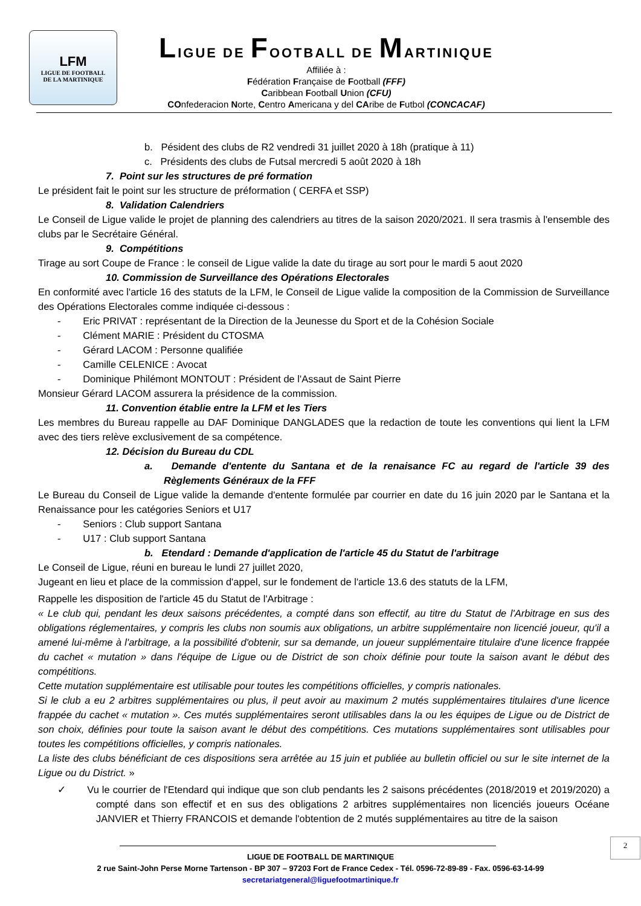LFM
LIGUE DE FOOTBALL
DE LA MARTINIQUE
LIGUE DE FOOTBALL DE MARTINIQUE
Affiliée à :
Fédération Française de Football (FFF)
Caribbean Football Union (CFU)
COnfederacion Norte, Centro Americana y del CAribe de Futbol (CONCACAF)
b. Pésident des clubs de R2 vendredi 31 juillet 2020 à 18h (pratique à 11)
c. Présidents des clubs de Futsal mercredi 5 août 2020 à 18h
7. Point sur les structures de pré formation
Le président fait le point sur les structure de préformation ( CERFA et SSP)
8. Validation Calendriers
Le Conseil de Ligue valide le projet de planning des calendriers au titres de la saison 2020/2021. Il sera trasmis à l'ensemble des clubs par le Secrétaire Général.
9. Compétitions
Tirage au sort Coupe de France : le conseil de Ligue valide la date du tirage au sort pour le mardi 5 aout 2020
10. Commission de Surveillance des Opérations Electorales
En conformité avec l'article 16 des statuts de la LFM, le Conseil de Ligue valide la composition de la Commission de Surveillance des Opérations Electorales comme indiquée ci-dessous :
- Eric PRIVAT : représentant de la Direction de la Jeunesse du Sport et de la Cohésion Sociale
- Clément MARIE : Président du CTOSMA
- Gérard LACOM : Personne qualifiée
- Camille CELENICE : Avocat
- Dominique Philémont MONTOUT : Président de l'Assaut de Saint Pierre
Monsieur Gérard LACOM assurera la présidence de la commission.
11. Convention établie entre la LFM et les Tiers
Les membres du Bureau rappelle au DAF Dominique DANGLADES que la redaction de toute les conventions qui lient la LFM avec des tiers relève exclusivement de sa compétence.
12. Décision du Bureau du CDL
a. Demande d'entente du Santana et de la renaisance FC au regard de l'article 39 des Règlements Généraux de la FFF
Le Bureau du Conseil de Ligue valide la demande d'entente formulée par courrier en date du 16 juin 2020 par le Santana et la Renaissance pour les catégories Seniors et U17
- Seniors : Club support Santana
- U17 : Club support Santana
b. Etendard : Demande d'application de l'article 45 du Statut de l'arbitrage
Le Conseil de Ligue, réuni en bureau le lundi 27 juillet 2020,
Jugeant en lieu et place de la commission d'appel, sur le fondement de l'article 13.6 des statuts de la LFM,
Rappelle les disposition de l'article 45 du Statut de l'Arbitrage :
« Le club qui, pendant les deux saisons précédentes, a compté dans son effectif, au titre du Statut de l'Arbitrage en sus des obligations réglementaires, y compris les clubs non soumis aux obligations, un arbitre supplémentaire non licencié joueur, qu'il a amené lui-même à l'arbitrage, a la possibilité d'obtenir, sur sa demande, un joueur supplémentaire titulaire d'une licence frappée du cachet « mutation » dans l'équipe de Ligue ou de District de son choix définie pour toute la saison avant le début des compétitions.
Cette mutation supplémentaire est utilisable pour toutes les compétitions officielles, y compris nationales.
Si le club a eu 2 arbitres supplémentaires ou plus, il peut avoir au maximum 2 mutés supplémentaires titulaires d'une licence frappée du cachet « mutation ». Ces mutés supplémentaires seront utilisables dans la ou les équipes de Ligue ou de District de son choix, définies pour toute la saison avant le début des compétitions. Ces mutations supplémentaires sont utilisables pour toutes les compétitions officielles, y compris nationales.
La liste des clubs bénéficiant de ces dispositions sera arrêtée au 15 juin et publiée au bulletin officiel ou sur le site internet de la Ligue ou du District. »
✓ Vu le courrier de l'Etendard qui indique que son club pendants les 2 saisons précédentes (2018/2019 et 2019/2020) a compté dans son effectif et en sus des obligations 2 arbitres supplémentaires non licenciés joueurs Océane JANVIER et Thierry FRANCOIS et demande l'obtention de 2 mutés supplémentaires au titre de la saison
2
LIGUE DE FOOTBALL DE MARTINIQUE
2 rue Saint-John Perse Morne Tartenson - BP 307 – 97203 Fort de France Cedex - Tél. 0596-72-89-89 - Fax. 0596-63-14-99
secretariatgeneral@liguefootmartinique.fr